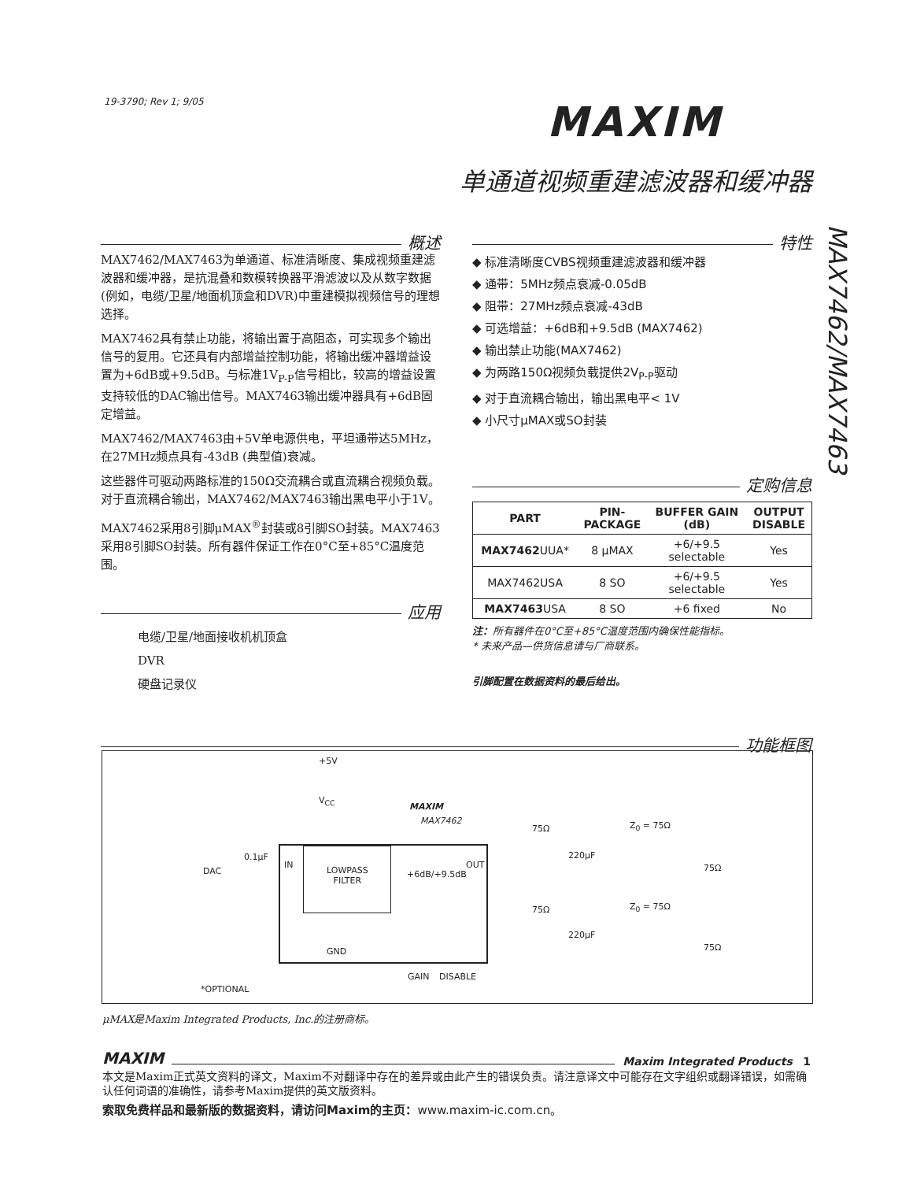19-3790; Rev 1; 9/05 MAXIM
单通道视频重建滤波器和缓冲器
MAX7462/MAX7463
概述
MAX7462/MAX7463为单通道、标准清晰度、集成视频重建滤波器和缓冲器，是抗混叠和数模转换器平滑滤波以及从数字数据(例如，电缆/卫星/地面机顶盒和DVR)中重建模拟视频信号的理想选择。
MAX7462具有禁止功能，将输出置于高阻态，可实现多个输出信号的复用。它还具有内部增益控制功能，将输出缓冲器增益设置为+6dB或+9.5dB。与标准1V<sub>P-P</sub>信号相比，较高的增益设置支持较低的DAC输出信号。MAX7463输出缓冲器具有+6dB固定增益。
MAX7462/MAX7463由+5V单电源供电，平坦通带达5MHz，在27MHz频点具有-43dB (典型值)衰减。
这些器件可驱动两路标准的150Ω交流耦合或直流耦合视频负载。对于直流耦合输出，MAX7462/MAX7463输出黑电平小于1V。
MAX7462采用8引脚μMAX<sup>®</sup>封装或8引脚SO封装。MAX7463采用8引脚SO封装。所有器件保证工作在0°C至+85°C温度范围。
应用
电缆/卫星/地面接收机机顶盒
DVR
硬盘记录仪
特性
◆ 标准清晰度CVBS视频重建滤波器和缓冲器
◆ 通带：5MHz频点衰减-0.05dB
◆ 阻带：27MHz频点衰减-43dB
◆ 可选增益：+6dB和+9.5dB (MAX7462)
◆ 输出禁止功能(MAX7462)
◆ 为两路150Ω视频负载提供2V<sub>P-P</sub>驱动
◆ 对于直流耦合输出，输出黑电平< 1V
◆ 小尺寸μMAX或SO封装
定购信息
| PART | PIN- PACKAGE | BUFFER GAIN (dB) | OUTPUT DISABLE |
| --- | --- | --- | --- |
| MAX7462 UUA* | 8 μMAX | +6/+9.5 selectable | Yes |
| MAX7462USA | 8 SO | +6/+9.5 selectable | Yes |
| MAX7463 USA | 8 SO | +6 fixed | No |
注：所有器件在0°C至+85°C温度范围内确保性能指标。
* 未来产品—供货信息请与厂商联系。
引脚配置在数据资料的最后给出。
功能框图
+5V
V<sub>CC</sub>
MAXIM
MAX7462
DAC
0.1μF
IN
LOWPASS
FILTER
+6dB/+9.5dB
OUT
GND
GAIN DISABLE
75Ω
220μF
Z<sub>0</sub> = 75Ω
75Ω
75Ω
220μF
Z<sub>0</sub> = 75Ω
75Ω
*OPTIONAL
μMAX是Maxim Integrated Products, Inc.的注册商标。
MAXIM Maxim Integrated Products 1
本文是Maxim正式英文资料的译文，Maxim不对翻译中存在的差异或由此产生的错误负责。请注意译文中可能存在文字组织或翻译错误，如需确认任何词语的准确性，请参考Maxim提供的英文版资料。
索取免费样品和最新版的数据资料，请访问Maxim的主页：www.maxim-ic.com.cn。